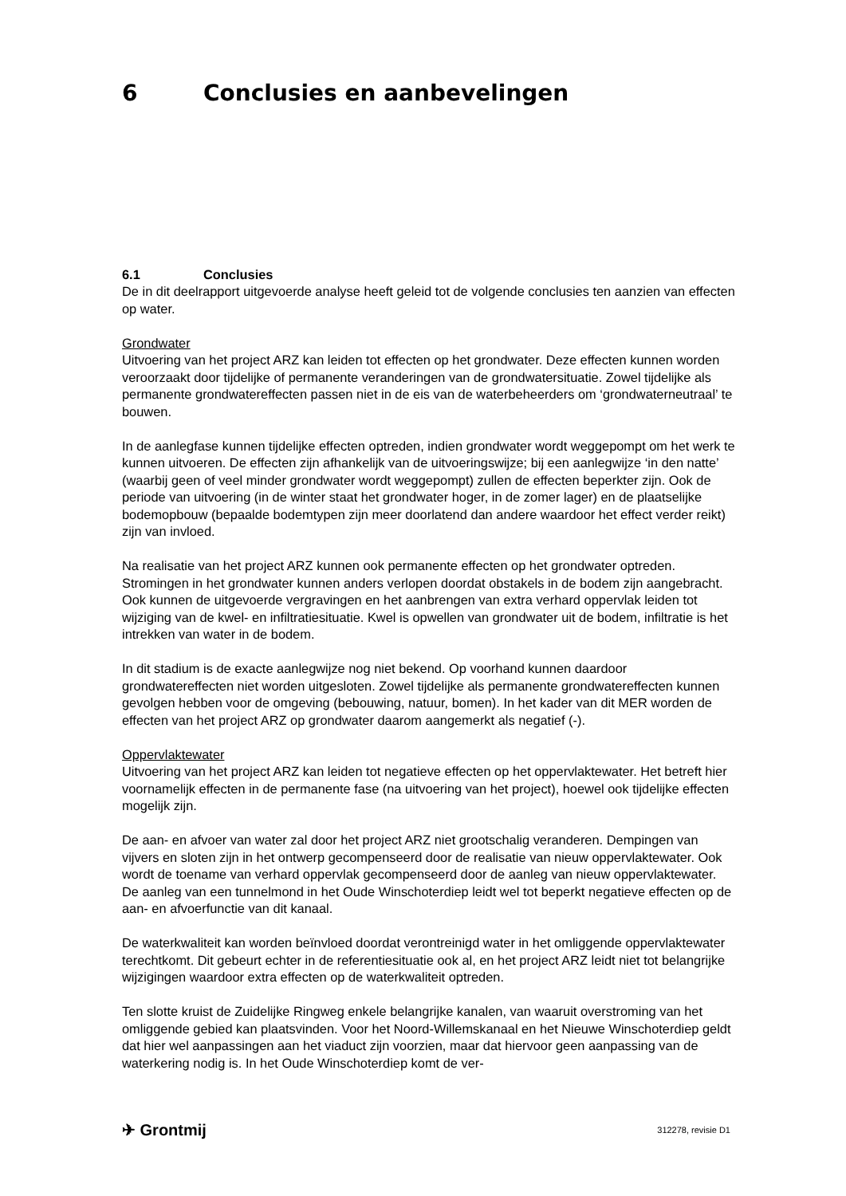6 Conclusies en aanbevelingen
6.1 Conclusies
De in dit deelrapport uitgevoerde analyse heeft geleid tot de volgende conclusies ten aanzien van effecten op water.
Grondwater
Uitvoering van het project ARZ kan leiden tot effecten op het grondwater. Deze effecten kunnen worden veroorzaakt door tijdelijke of permanente veranderingen van de grondwatersituatie. Zowel tijdelijke als permanente grondwatereffecten passen niet in de eis van de waterbeheerders om ‘grondwaterneutraal’ te bouwen.
In de aanlegfase kunnen tijdelijke effecten optreden, indien grondwater wordt weggepompt om het werk te kunnen uitvoeren. De effecten zijn afhankelijk van de uitvoeringswijze; bij een aanlegwijze ‘in den natte’ (waarbij geen of veel minder grondwater wordt weggepompt) zullen de effecten beperkter zijn. Ook de periode van uitvoering (in de winter staat het grondwater hoger, in de zomer lager) en de plaatselijke bodemopbouw (bepaalde bodemtypen zijn meer doorlatend dan andere waardoor het effect verder reikt) zijn van invloed.
Na realisatie van het project ARZ kunnen ook permanente effecten op het grondwater optreden. Stromingen in het grondwater kunnen anders verlopen doordat obstakels in de bodem zijn aangebracht. Ook kunnen de uitgevoerde vergravingen en het aanbrengen van extra verhard oppervlak leiden tot wijziging van de kwel- en infiltratiesituatie. Kwel is opwellen van grondwater uit de bodem, infiltratie is het intrekken van water in de bodem.
In dit stadium is de exacte aanlegwijze nog niet bekend. Op voorhand kunnen daardoor grondwatereffecten niet worden uitgesloten. Zowel tijdelijke als permanente grondwatereffecten kunnen gevolgen hebben voor de omgeving (bebouwing, natuur, bomen). In het kader van dit MER worden de effecten van het project ARZ op grondwater daarom aangemerkt als negatief (-).
Oppervlaktewater
Uitvoering van het project ARZ kan leiden tot negatieve effecten op het oppervlaktewater. Het betreft hier voornamelijk effecten in de permanente fase (na uitvoering van het project), hoewel ook tijdelijke effecten mogelijk zijn.
De aan- en afvoer van water zal door het project ARZ niet grootschalig veranderen. Dempingen van vijvers en sloten zijn in het ontwerp gecompenseerd door de realisatie van nieuw oppervlaktewater. Ook wordt de toename van verhard oppervlak gecompenseerd door de aanleg van nieuw oppervlaktewater. De aanleg van een tunnelmond in het Oude Winschoterdiep leidt wel tot beperkt negatieve effecten op de aan- en afvoerfunctie van dit kanaal.
De waterkwaliteit kan worden beïnvloed doordat verontreinigd water in het omliggende oppervlaktewater terechtkomt. Dit gebeurt echter in de referentiesituatie ook al, en het project ARZ leidt niet tot belangrijke wijzigingen waardoor extra effecten op de waterkwaliteit optreden.
Ten slotte kruist de Zuidelijke Ringweg enkele belangrijke kanalen, van waaruit overstroming van het omliggende gebied kan plaatsvinden. Voor het Noord-Willemskanaal en het Nieuwe Winschoterdiep geldt dat hier wel aanpassingen aan het viaduct zijn voorzien, maar dat hiervoor geen aanpassing van de waterkering nodig is. In het Oude Winschoterdiep komt de ver-
✈ Grontmij
312278, revisie D1